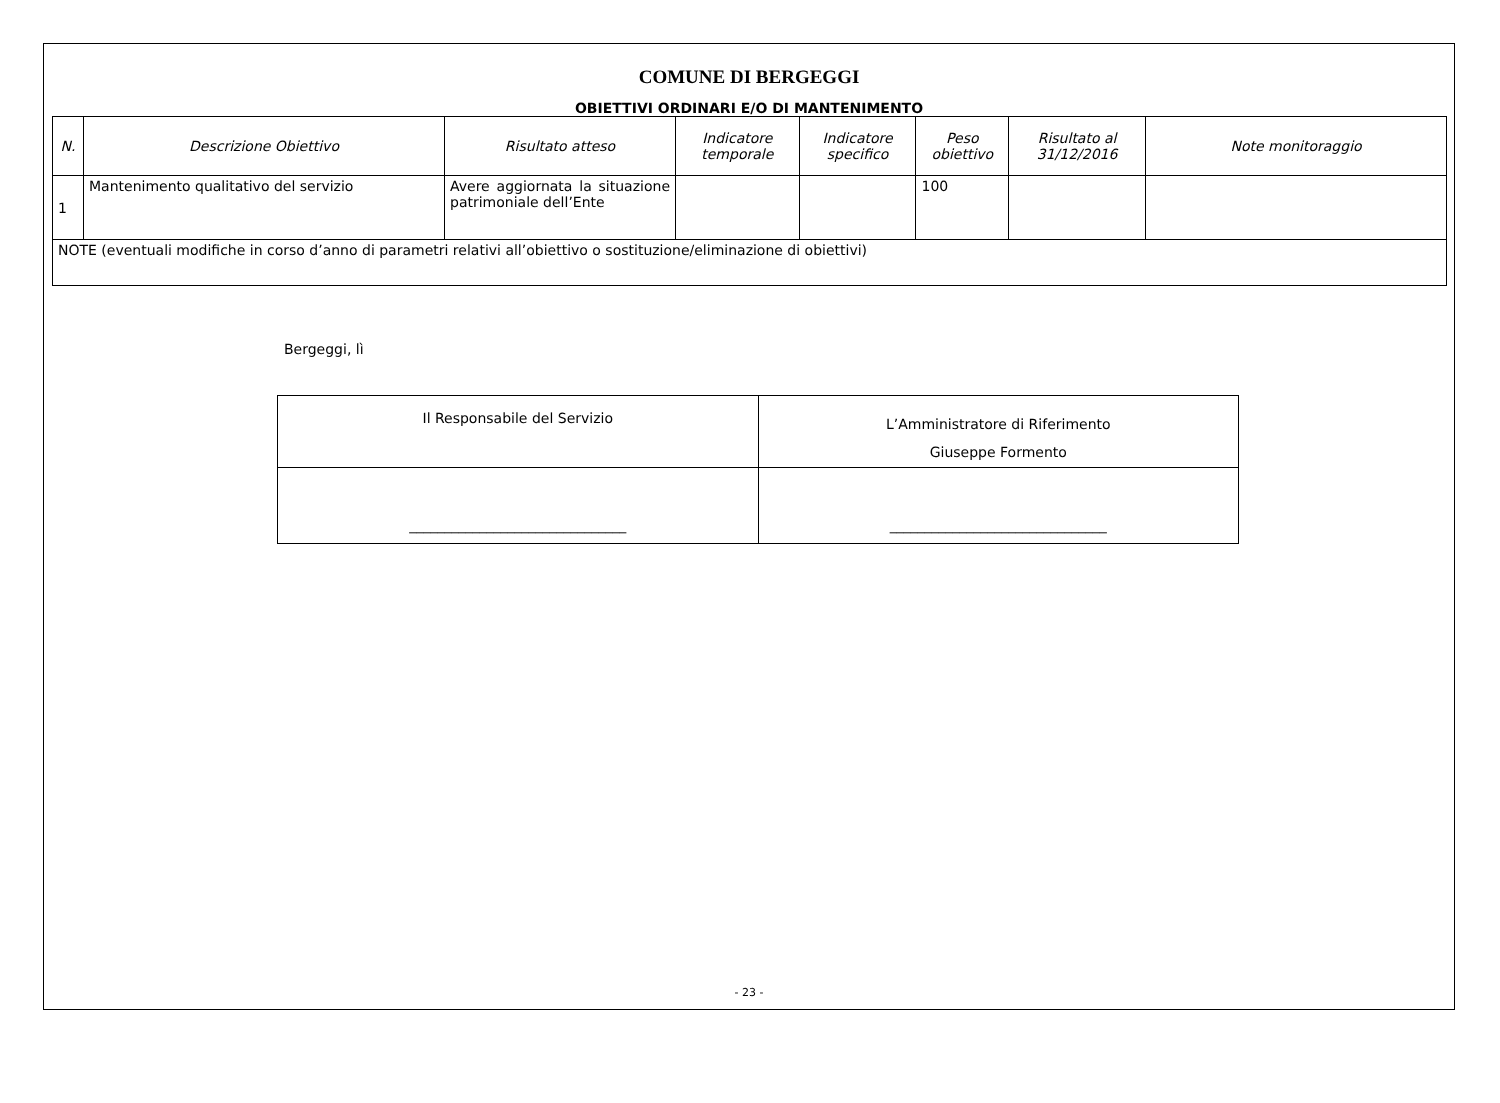COMUNE DI BERGEGGI
OBIETTIVI ORDINARI E/O DI MANTENIMENTO
| N. | Descrizione Obiettivo | Risultato atteso | Indicatore temporale | Indicatore specifico | Peso obiettivo | Risultato al 31/12/2016 | Note monitoraggio |
| --- | --- | --- | --- | --- | --- | --- | --- |
| 1 | Mantenimento qualitativo del servizio | Avere aggiornata la situazione patrimoniale dell’Ente | | | 100 | | |
| NOTE (eventuali modifiche in corso d’anno di parametri relativi all’obiettivo o sostituzione/eliminazione di obiettivi) | | | | | | | |
Bergeggi, lì
| Il Responsabile del Servizio | L’Amministratore di Riferimento Giuseppe Formento |
| _______________________________ | _______________________________ |
- 23 -